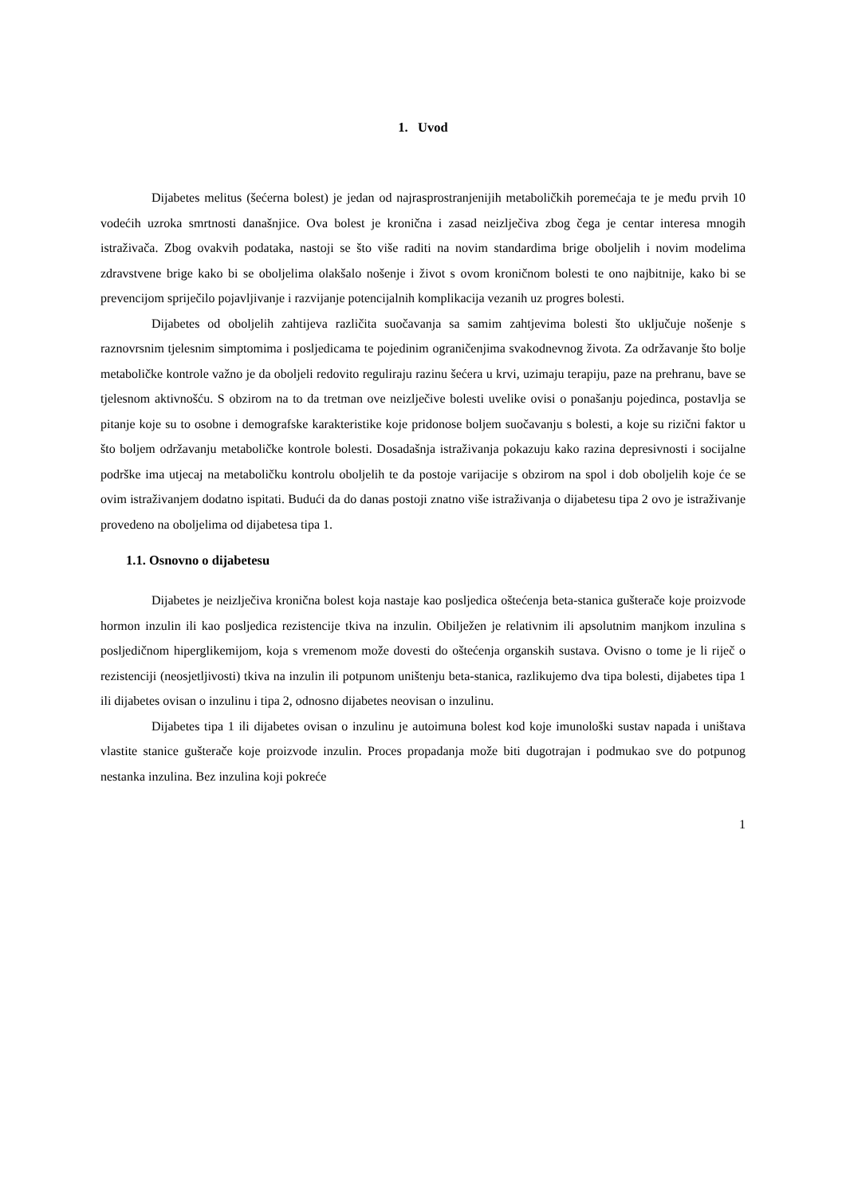1. Uvod
Dijabetes melitus (šećerna bolest) je jedan od najrasprostranjenijih metaboličkih poremećaja te je među prvih 10 vodećih uzroka smrtnosti današnjice. Ova bolest je kronična i zasad neizlječiva zbog čega je centar interesa mnogih istraživača. Zbog ovakvih podataka, nastoji se što više raditi na novim standardima brige oboljelih i novim modelima zdravstvene brige kako bi se oboljelima olakšalo nošenje i život s ovom kroničnom bolesti te ono najbitnije, kako bi se prevencijom spriječilo pojavljivanje i razvijanje potencijalnih komplikacija vezanih uz progres bolesti.
Dijabetes od oboljelih zahtijeva različita suočavanja sa samim zahtjevima bolesti što uključuje nošenje s raznovrsnim tjelesnim simptomima i posljedicama te pojedinim ograničenjima svakodnevnog života. Za održavanje što bolje metaboličke kontrole važno je da oboljeli redovito reguliraju razinu šećera u krvi, uzimaju terapiju, paze na prehranu, bave se tjelesnom aktivnošću. S obzirom na to da tretman ove neizlječive bolesti uvelike ovisi o ponašanju pojedinca, postavlja se pitanje koje su to osobne i demografske karakteristike koje pridonose boljem suočavanju s bolesti, a koje su rizični faktor u što boljem održavanju metaboličke kontrole bolesti. Dosadašnja istraživanja pokazuju kako razina depresivnosti i socijalne podrške ima utjecaj na metaboličku kontrolu oboljelih te da postoje varijacije s obzirom na spol i dob oboljelih koje će se ovim istraživanjem dodatno ispitati. Budući da do danas postoji znatno više istraživanja o dijabetesu tipa 2 ovo je istraživanje provedeno na oboljelima od dijabetesa tipa 1.
1.1. Osnovno o dijabetesu
Dijabetes je neizlječiva kronična bolest koja nastaje kao posljedica oštećenja beta-stanica gušterače koje proizvode hormon inzulin ili kao posljedica rezistencije tkiva na inzulin. Obilježen je relativnim ili apsolutnim manjkom inzulina s posljedičnom hiperglikemijom, koja s vremenom može dovesti do oštećenja organskih sustava. Ovisno o tome je li riječ o rezistenciji (neosjetljivosti) tkiva na inzulin ili potpunom uništenju beta-stanica, razlikujemo dva tipa bolesti, dijabetes tipa 1 ili dijabetes ovisan o inzulinu i tipa 2, odnosno dijabetes neovisan o inzulinu.
Dijabetes tipa 1 ili dijabetes ovisan o inzulinu je autoimuna bolest kod koje imunološki sustav napada i uništava vlastite stanice gušterače koje proizvode inzulin. Proces propadanja može biti dugotrajan i podmukao sve do potpunog nestanka inzulina. Bez inzulina koji pokreće
1